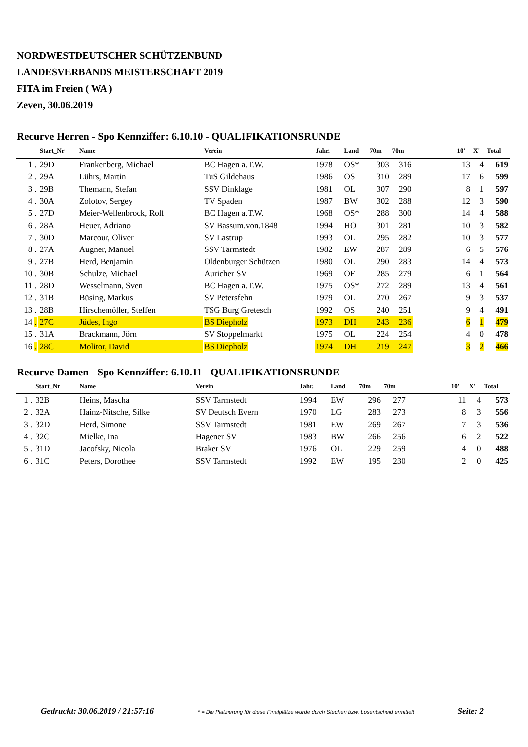NORDWESTDEUTSCHER SCHÜTZENBUND
LANDESVERBANDS MEISTERSCHAFT 2019
FITA im Freien ( WA )
Zeven, 30.06.2019
Recurve Herren - Spo Kennziffer: 6.10.10 - QUALIFIKATIONSRUNDE
| | Start_Nr | Name | Verein | Jahr. | Land | 70m | 70m | | 10' | X' | Total |
| --- | --- | --- | --- | --- | --- | --- | --- | --- | --- | --- | --- |
| 1 . | 29D | Frankenberg, Michael | BC Hagen a.T.W. | 1978 | OS* | 303 | 316 | | 13 | 4 | 619 |
| 2 . | 29A | Lührs, Martin | TuS Gildehaus | 1986 | OS | 310 | 289 | | 17 | 6 | 599 |
| 3 . | 29B | Themann, Stefan | SSV Dinklage | 1981 | OL | 307 | 290 | | 8 | 1 | 597 |
| 4 . | 30A | Zolotov, Sergey | TV Spaden | 1987 | BW | 302 | 288 | | 12 | 3 | 590 |
| 5 . | 27D | Meier-Wellenbrock, Rolf | BC Hagen a.T.W. | 1968 | OS* | 288 | 300 | | 14 | 4 | 588 |
| 6 . | 28A | Heuer, Adriano | SV Bassum.von.1848 | 1994 | HO | 301 | 281 | | 10 | 3 | 582 |
| 7 . | 30D | Marcour, Oliver | SV Lastrup | 1993 | OL | 295 | 282 | | 10 | 3 | 577 |
| 8 . | 27A | Augner, Manuel | SSV Tarmstedt | 1982 | EW | 287 | 289 | | 6 | 5 | 576 |
| 9 . | 27B | Herd, Benjamin | Oldenburger Schützen | 1980 | OL | 290 | 283 | | 14 | 4 | 573 |
| 10 . | 30B | Schulze, Michael | Auricher SV | 1969 | OF | 285 | 279 | | 6 | 1 | 564 |
| 11 . | 28D | Wesselmann, Sven | BC Hagen a.T.W. | 1975 | OS* | 272 | 289 | | 13 | 4 | 561 |
| 12 . | 31B | Büsing, Markus | SV Petersfehn | 1979 | OL | 270 | 267 | | 9 | 3 | 537 |
| 13 . | 28B | Hirschemöller, Steffen | TSG Burg Gretesch | 1992 | OS | 240 | 251 | | 9 | 4 | 491 |
| 14 . | 27C | Jüdes, Ingo | BS Diepholz | 1973 | DH | 243 | 236 | | 6 | 1 | 479 |
| 15 . | 31A | Brackmann, Jörn | SV Stoppelmarkt | 1975 | OL | 224 | 254 | | 4 | 0 | 478 |
| 16 . | 28C | Molitor, David | BS Diepholz | 1974 | DH | 219 | 247 | | 3 | 2 | 466 |
Recurve Damen - Spo Kennziffer: 6.10.11 - QUALIFIKATIONSRUNDE
| | Start_Nr | Name | Verein | Jahr. | Land | 70m | 70m | | 10' | X' | Total |
| --- | --- | --- | --- | --- | --- | --- | --- | --- | --- | --- | --- |
| 1 . | 32B | Heins, Mascha | SSV Tarmstedt | 1994 | EW | 296 | 277 | | 11 | 4 | 573 |
| 2 . | 32A | Hainz-Nitsche, Silke | SV Deutsch Evern | 1970 | LG | 283 | 273 | | 8 | 3 | 556 |
| 3 . | 32D | Herd, Simone | SSV Tarmstedt | 1981 | EW | 269 | 267 | | 7 | 3 | 536 |
| 4 . | 32C | Mielke, Ina | Hagener SV | 1983 | BW | 266 | 256 | | 6 | 2 | 522 |
| 5 . | 31D | Jacofsky, Nicola | Braker SV | 1976 | OL | 229 | 259 | | 4 | 0 | 488 |
| 6 . | 31C | Peters, Dorothee | SSV Tarmstedt | 1992 | EW | 195 | 230 | | 2 | 0 | 425 |
Gedruckt: 30.06.2019 / 21:57:16 * = Die Platzierung für diese Finalplätze wurde durch Stechen bzw. Losentscheid ermittelt Seite: 2